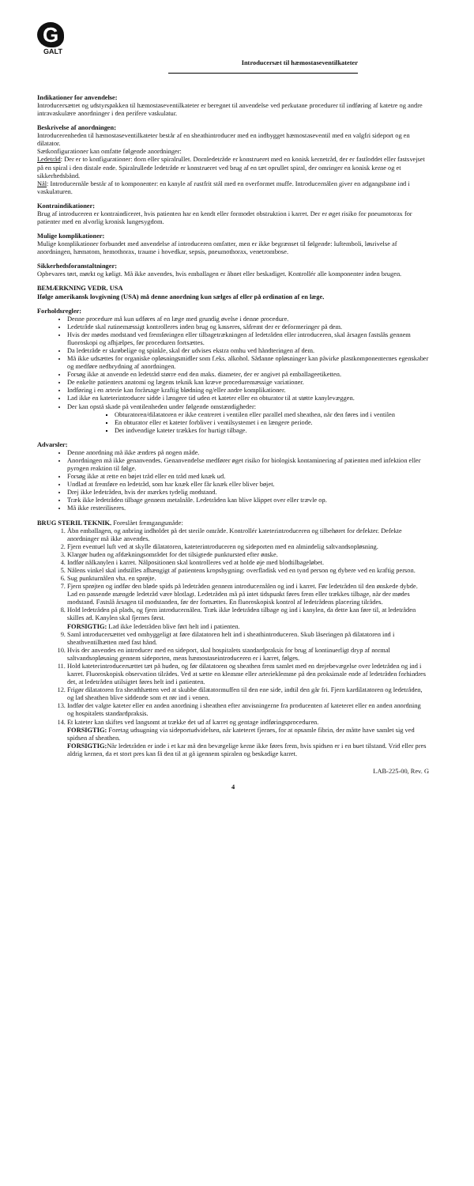G
GALT
Introducersæt til hæmostaseventilkateter
Indikationer for anvendelse:
Introducersættet og udstyrspakken til hæmostaseventilkateter er beregnet til anvendelse ved perkutane procedurer til indføring af katetre og andre intravaskulære anordninger i den perifere vaskulatur.
Beskrivelse af anordningen:
Introducerenheden til hæmostaseventilkateter består af en sheathintroducer med en indbygget hæmostaseventil med en valgfri sideport og en dilatator.
Sætkonfigurationer kan omfatte følgende anordninger:
Ledetråd: Der er to konfigurationer: dorn eller spiralrullet. Dornledetråde er konstrueret med en konisk kernetråd, der er fastloddet eller fastsvejset på en spiral i den distale ende. Spiralrullede ledetråde er konstrueret ved brug af en tæt oprullet spiral, der omringer en konisk kerne og et sikkerhedsbånd.
Nål: Introducernåle består af to komponenter: en kanyle af rustfrit stål med en overformet muffe. Introducernålen giver en adgangsbane ind i vaskulaturen.
Kontraindikationer:
Brug af introduceren er kontraindiceret, hvis patienten har en kendt eller formodet obstruktion i karret. Der er øget risiko for pneumotorax for patienter med en alvorlig kronisk lungesygdom.
Mulige komplikationer:
Mulige komplikationer forbundet med anvendelse af introduceren omfatter, men er ikke begrænset til følgende: luftemboli, løsrivelse af anordningen, hæmatom, hemothorax, traume i hovedkar, sepsis, pneumothorax, venetrombose.
Sikkerhedsforanstaltninger:
Opbevares tørt, mørkt og køligt. Må ikke anvendes, hvis emballagen er åbnet eller beskadiget. Kontrollér alle komponenter inden brugen.
BEMÆRKNING VEDR. USA
Ifølge amerikansk lovgivning (USA) må denne anordning kun sælges af eller på ordination af en læge.
Forholdsregler:
Denne procedure må kun udføres af en læge med grundig øvelse i denne procedure.
Ledetråde skal rutinemæssigt kontrolleres inden brug og kasseres, såfremt der er deformeringer på dem.
Hvis der mødes modstand ved fremføringen eller tilbagetrækningen af ledetråden eller introduceren, skal årsagen fastslås gennem fluoroskopi og afhjælpes, før proceduren fortsættes.
Da ledetråde er skrøbelige og spinkle, skal der udvises ekstra omhu ved håndteringen af dem.
Må ikke udsættes for organiske opløsningsmidler som f.eks. alkohol. Sådanne opløsninger kan påvirke plastkomponenternes egenskaber og medføre nedbrydning af anordningen.
Forsøg ikke at anvende en ledetråd større end den maks. diameter, der er angivet på emballageetiketten.
De enkelte patienters anatomi og lægens teknik kan kræve proceduremæssige variationer.
Indføring i en arterie kan forårsage kraftig blødning og/eller andre komplikationer.
Lad ikke en kateterintroducer sidde i længere tid uden et kateter eller en obturator til at støtte kanylevæggen.
Der kan opstå skade på ventilenheden under følgende omstændigheder:
Obturatoren/dilatatoren er ikke centreret i ventilen eller parallel med sheathen, når den føres ind i ventilen
En obturator eller et kateter forbliver i ventilsystemet i en længere periode.
Det indvendige kateter trækkes for hurtigt tilbage.
Advarsler:
Denne anordning må ikke ændres på nogen måde.
Anordningen må ikke genanvendes. Genanvendelse medfører øget risiko for biologisk kontaminering af patienten med infektion eller pyrogen reaktion til følge.
Forsøg ikke at rette en bøjet tråd eller en tråd med knæk ud.
Undlad at fremføre en ledetråd, som har knæk eller får knæk eller bliver bøjet.
Drej ikke ledetråden, hvis der mærkes tydelig modstand.
Træk ikke ledetråden tilbage gennem metalnåle. Ledetråden kan blive klippet over eller trævle op.
Må ikke resteriliseres.
BRUG STERIL TEKNIK. Foreslået fremgangsmåde:
1. Åbn emballagen, og anbring indholdet på det sterile område. Kontrollér kateterintroduceren og tilbehøret for defekter. Defekte anordninger må ikke anvendes.
2. Fjern eventuel luft ved at skylle dilatatoren, kateterintroduceren og sideporten med en almindelig saltvandsopløsning.
3. Klargør huden og afdækningsområdet for det tilsigtede punktursted efter ønske.
4. Indfør nålkanylen i karret. Nålpositionen skal kontrolleres ved at holde øje med blodtilbageløbet.
5. Nålens vinkel skal indstilles afhængigt af patientens kropsbygning: overfladisk ved en tynd person og dybere ved en kraftig person.
6. Sug punkturnålen vha. en sprøjte.
7. Fjern sprøjten og indfør den bløde spids på ledetråden gennem introducernålen og ind i karret. Før ledetråden til den ønskede dybde. Lad en passende mængde ledetråd være blotlagt. Ledetråden må på intet tidspunkt føres frem eller trækkes tilbage, når der mødes modstand. Fastslå årsagen til modstanden, før der fortsættes. En fluoroskopisk kontrol af ledetrådens placering tilrådes.
8. Hold ledetråden på plads, og fjern introducernålen. Træk ikke ledetråden tilbage og ind i kanylen, da dette kan føre til, at ledetråden skilles ad. Kanylen skal fjernes først.
FORSIGTIG: Lad ikke ledetråden blive ført helt ind i patienten.
9. Saml introducersættet ved omhyggeligt at føre dilatatoren helt ind i sheathintroduceren. Skub låseringen på dilatatoren ind i sheathventilhætten med fast hånd.
10. Hvis der anvendes en introducer med en sideport, skal hospitalets standardpraksis for brug af kontinuerligt dryp af normal saltvandsopløsning gennem sideporten, mens hæmostaseintroduceren er i karret, følges.
11. Hold kateterintroducersættet tæt på huden, og før dilatatoren og sheathen frem samlet med en drejebevægelse over ledetråden og ind i karret. Fluoroskopisk observation tilrådes. Ved at sætte en klemme eller arterieklemme på den proksimale ende af ledetråden forhindres det, at ledetråden utilsigtet føres helt ind i patienten.
12. Frigør dilatatoren fra sheathhætten ved at skubbe dilatatormuffen til den ene side, indtil den går fri. Fjern kardilatatoren og ledetråden, og lad sheathen blive siddende som et rør ind i venen.
13. Indfør det valgte kateter eller en anden anordning i sheathen efter anvisningerne fra producenten af kateteret eller en anden anordning og hospitalets standardpraksis.
14. Et kateter kan skiftes ved langsomt at trække det ud af karret og gentage indføringsproceduren.
FORSIGTIG: Foretag udsugning via sideportudvidelsen, når kateteret fjernes, for at opsamle fibrin, der måtte have samlet sig ved spidsen af sheathen.
FORSIGTIG: Når ledetråden er inde i et kar må den bevægelige kerne ikke føres frem, hvis spidsen er i en buet tilstand. Vrid eller pres aldrig kernen, da et stort pres kan få den til at gå igennem spiralen og beskadige karret.
LAB-225-00, Rev. G
4